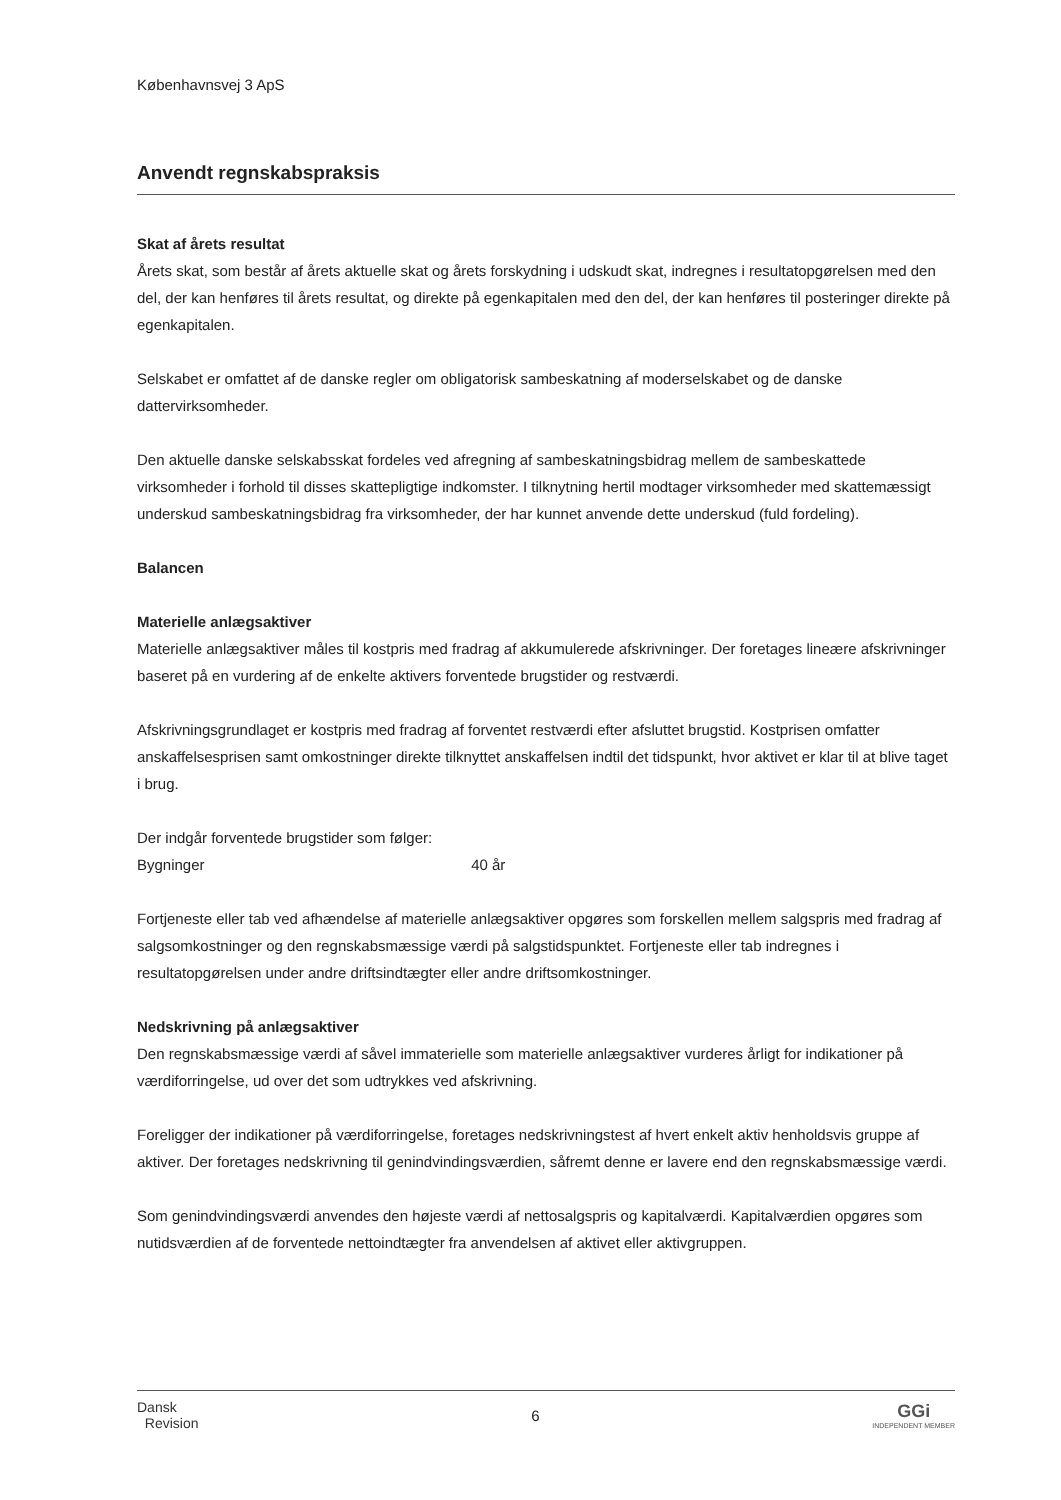Københavnsvej 3 ApS
Anvendt regnskabspraksis
Skat af årets resultat
Årets skat, som består af årets aktuelle skat og årets forskydning i udskudt skat, indregnes i resultatopgørelsen med den del, der kan henføres til årets resultat, og direkte på egenkapitalen med den del, der kan henføres til posteringer direkte på egenkapitalen.
Selskabet er omfattet af de danske regler om obligatorisk sambeskatning af moderselskabet og de danske dattervirksomheder.
Den aktuelle danske selskabsskat fordeles ved afregning af sambeskatningsbidrag mellem de sambeskattede virksomheder i forhold til disses skattepligtige indkomster. I tilknytning hertil modtager virksomheder med skattemæssigt underskud sambeskatningsbidrag fra virksomheder, der har kunnet anvende dette underskud (fuld fordeling).
Balancen
Materielle anlægsaktiver
Materielle anlægsaktiver måles til kostpris med fradrag af akkumulerede afskrivninger. Der foretages lineære afskrivninger baseret på en vurdering af de enkelte aktivers forventede brugstider og restværdi.
Afskrivningsgrundlaget er kostpris med fradrag af forventet restværdi efter afsluttet brugstid. Kostprisen omfatter anskaffelsesprisen samt omkostninger direkte tilknyttet anskaffelsen indtil det tidspunkt, hvor aktivet er klar til at blive taget i brug.
Der indgår forventede brugstider som følger:
Bygninger 40 år
Fortjeneste eller tab ved afhændelse af materielle anlægsaktiver opgøres som forskellen mellem salgspris med fradrag af salgsomkostninger og den regnskabsmæssige værdi på salgstidspunktet. Fortjeneste eller tab indregnes i resultatopgørelsen under andre driftsindtægter eller andre driftsomkostninger.
Nedskrivning på anlægsaktiver
Den regnskabsmæssige værdi af såvel immaterielle som materielle anlægsaktiver vurderes årligt for indikationer på værdiforringelse, ud over det som udtrykkes ved afskrivning.
Foreligger der indikationer på værdiforringelse, foretages nedskrivningstest af hvert enkelt aktiv henholdsvis gruppe af aktiver. Der foretages nedskrivning til genindvindingsværdien, såfremt denne er lavere end den regnskabsmæssige værdi.
Som genindvindingsværdi anvendes den højeste værdi af nettosalgspris og kapitalværdi. Kapitalværdien opgøres som nutidsværdien af de forventede nettoindtægter fra anvendelsen af aktivet eller aktivgruppen.
Dansk
Revision
6
GGi
INDEPENDENT MEMBER